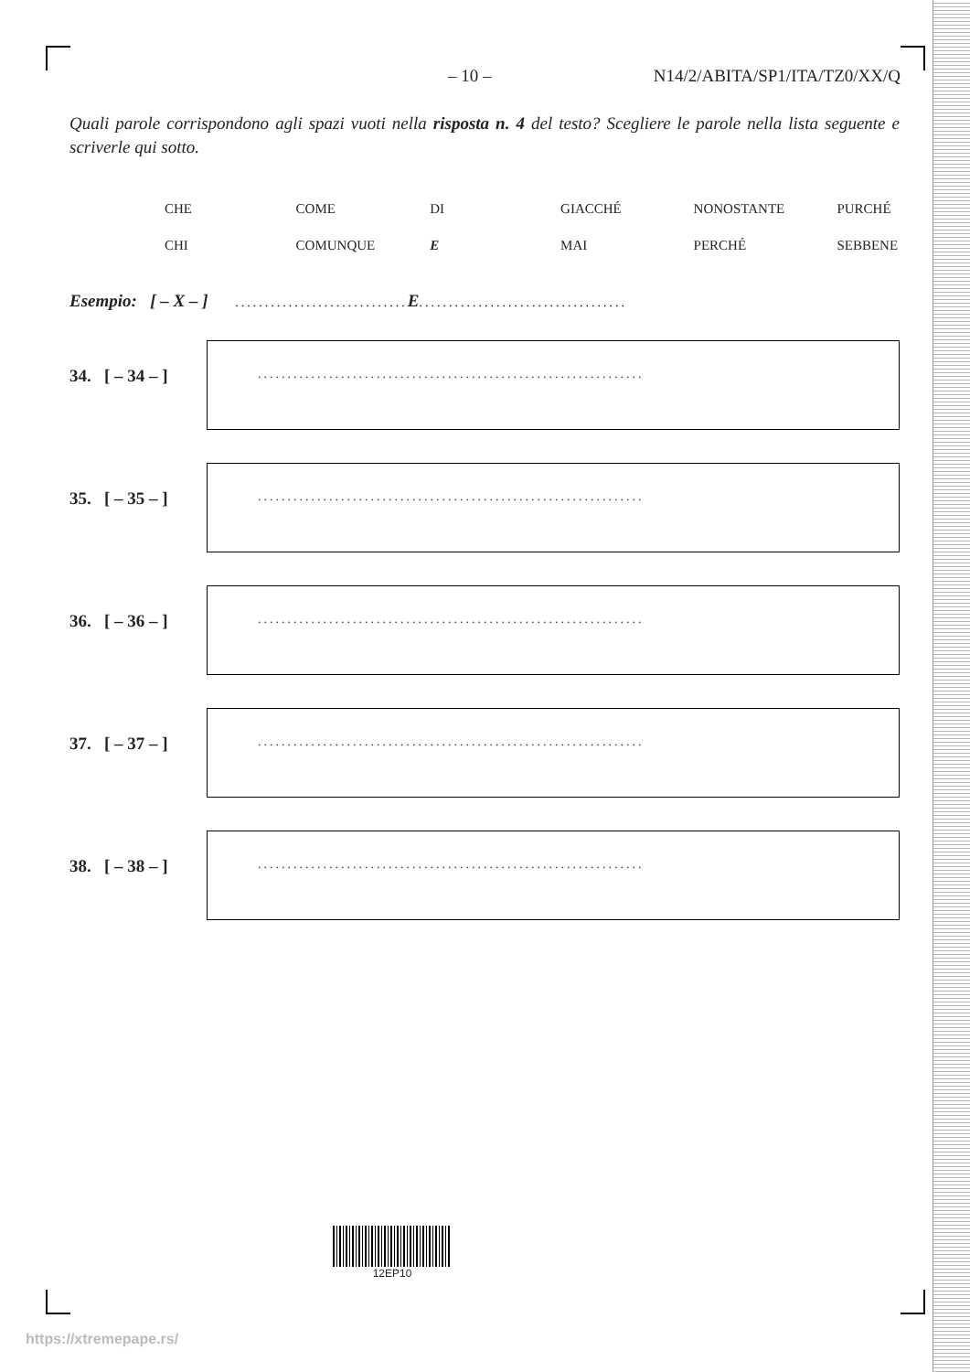– 10 – N14/2/ABITA/SP1/ITA/TZ0/XX/Q
Quali parole corrispondono agli spazi vuoti nella risposta n. 4 del testo? Scegliere le parole nella lista seguente e scriverle qui sotto.
| CHE | COME | DI | GIACCHÉ | NONOSTANTE | PURCHÉ |
| CHI | COMUNQUE | E | MAI | PERCHÉ | SEBBENE |
Esempio: [ – X – ] ............................. E...................................
34. [ – 34 – ]
.................................................................
35. [ – 35 – ]
.................................................................
36. [ – 36 – ]
.................................................................
37. [ – 37 – ]
.................................................................
38. [ – 38 – ]
.................................................................
12EP10
https://xtremepape.rs/